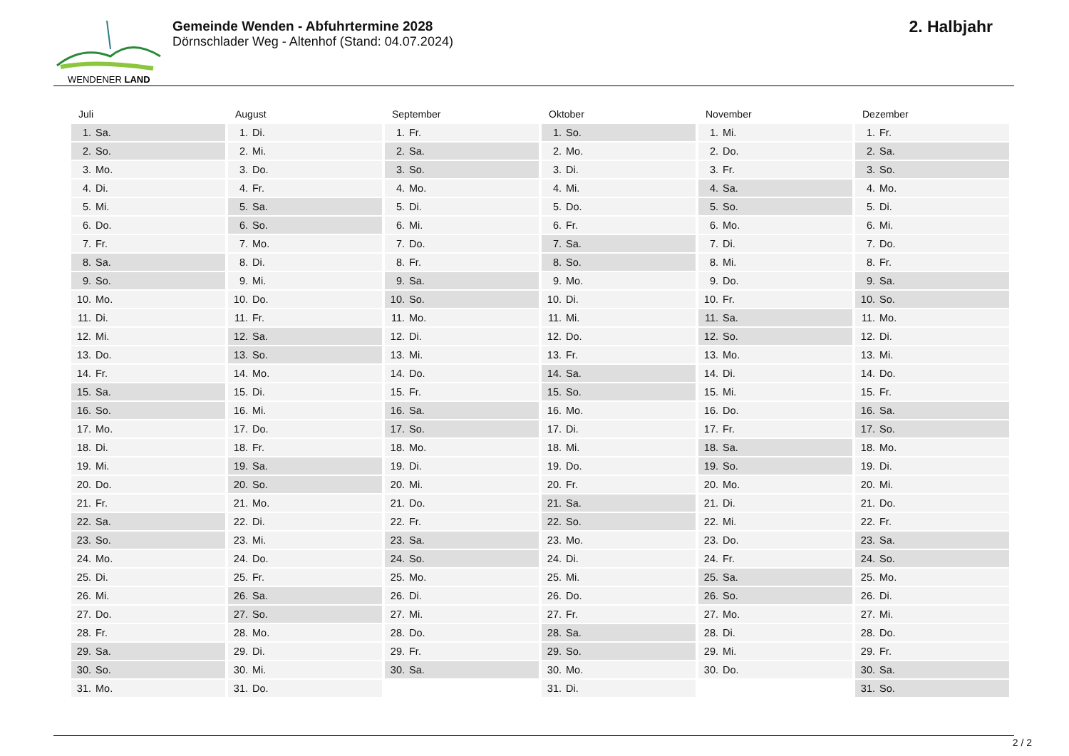WENDENER LAND
Gemeinde Wenden - Abfuhrtermine 2028
Dörnschlader Weg - Altenhof (Stand: 04.07.2024)
2. Halbjahr
Juli
| 1. | Sa. |
| 2. | So. |
| 3. | Mo. |
| 4. | Di. |
| 5. | Mi. |
| 6. | Do. |
| 7. | Fr. |
| 8. | Sa. |
| 9. | So. |
| 10. | Mo. |
| 11. | Di. |
| 12. | Mi. |
| 13. | Do. |
| 14. | Fr. |
| 15. | Sa. |
| 16. | So. |
| 17. | Mo. |
| 18. | Di. |
| 19. | Mi. |
| 20. | Do. |
| 21. | Fr. |
| 22. | Sa. |
| 23. | So. |
| 24. | Mo. |
| 25. | Di. |
| 26. | Mi. |
| 27. | Do. |
| 28. | Fr. |
| 29. | Sa. |
| 30. | So. |
| 31. | Mo. |
August
| 1. | Di. |
| 2. | Mi. |
| 3. | Do. |
| 4. | Fr. |
| 5. | Sa. |
| 6. | So. |
| 7. | Mo. |
| 8. | Di. |
| 9. | Mi. |
| 10. | Do. |
| 11. | Fr. |
| 12. | Sa. |
| 13. | So. |
| 14. | Mo. |
| 15. | Di. |
| 16. | Mi. |
| 17. | Do. |
| 18. | Fr. |
| 19. | Sa. |
| 20. | So. |
| 21. | Mo. |
| 22. | Di. |
| 23. | Mi. |
| 24. | Do. |
| 25. | Fr. |
| 26. | Sa. |
| 27. | So. |
| 28. | Mo. |
| 29. | Di. |
| 30. | Mi. |
| 31. | Do. |
September
| 1. | Fr. |
| 2. | Sa. |
| 3. | So. |
| 4. | Mo. |
| 5. | Di. |
| 6. | Mi. |
| 7. | Do. |
| 8. | Fr. |
| 9. | Sa. |
| 10. | So. |
| 11. | Mo. |
| 12. | Di. |
| 13. | Mi. |
| 14. | Do. |
| 15. | Fr. |
| 16. | Sa. |
| 17. | So. |
| 18. | Mo. |
| 19. | Di. |
| 20. | Mi. |
| 21. | Do. |
| 22. | Fr. |
| 23. | Sa. |
| 24. | So. |
| 25. | Mo. |
| 26. | Di. |
| 27. | Mi. |
| 28. | Do. |
| 29. | Fr. |
| 30. | Sa. |
Oktober
| 1. | So. |
| 2. | Mo. |
| 3. | Di. |
| 4. | Mi. |
| 5. | Do. |
| 6. | Fr. |
| 7. | Sa. |
| 8. | So. |
| 9. | Mo. |
| 10. | Di. |
| 11. | Mi. |
| 12. | Do. |
| 13. | Fr. |
| 14. | Sa. |
| 15. | So. |
| 16. | Mo. |
| 17. | Di. |
| 18. | Mi. |
| 19. | Do. |
| 20. | Fr. |
| 21. | Sa. |
| 22. | So. |
| 23. | Mo. |
| 24. | Di. |
| 25. | Mi. |
| 26. | Do. |
| 27. | Fr. |
| 28. | Sa. |
| 29. | So. |
| 30. | Mo. |
| 31. | Di. |
November
| 1. | Mi. |
| 2. | Do. |
| 3. | Fr. |
| 4. | Sa. |
| 5. | So. |
| 6. | Mo. |
| 7. | Di. |
| 8. | Mi. |
| 9. | Do. |
| 10. | Fr. |
| 11. | Sa. |
| 12. | So. |
| 13. | Mo. |
| 14. | Di. |
| 15. | Mi. |
| 16. | Do. |
| 17. | Fr. |
| 18. | Sa. |
| 19. | So. |
| 20. | Mo. |
| 21. | Di. |
| 22. | Mi. |
| 23. | Do. |
| 24. | Fr. |
| 25. | Sa. |
| 26. | So. |
| 27. | Mo. |
| 28. | Di. |
| 29. | Mi. |
| 30. | Do. |
Dezember
| 1. | Fr. |
| 2. | Sa. |
| 3. | So. |
| 4. | Mo. |
| 5. | Di. |
| 6. | Mi. |
| 7. | Do. |
| 8. | Fr. |
| 9. | Sa. |
| 10. | So. |
| 11. | Mo. |
| 12. | Di. |
| 13. | Mi. |
| 14. | Do. |
| 15. | Fr. |
| 16. | Sa. |
| 17. | So. |
| 18. | Mo. |
| 19. | Di. |
| 20. | Mi. |
| 21. | Do. |
| 22. | Fr. |
| 23. | Sa. |
| 24. | So. |
| 25. | Mo. |
| 26. | Di. |
| 27. | Mi. |
| 28. | Do. |
| 29. | Fr. |
| 30. | Sa. |
| 31. | So. |
2 / 2